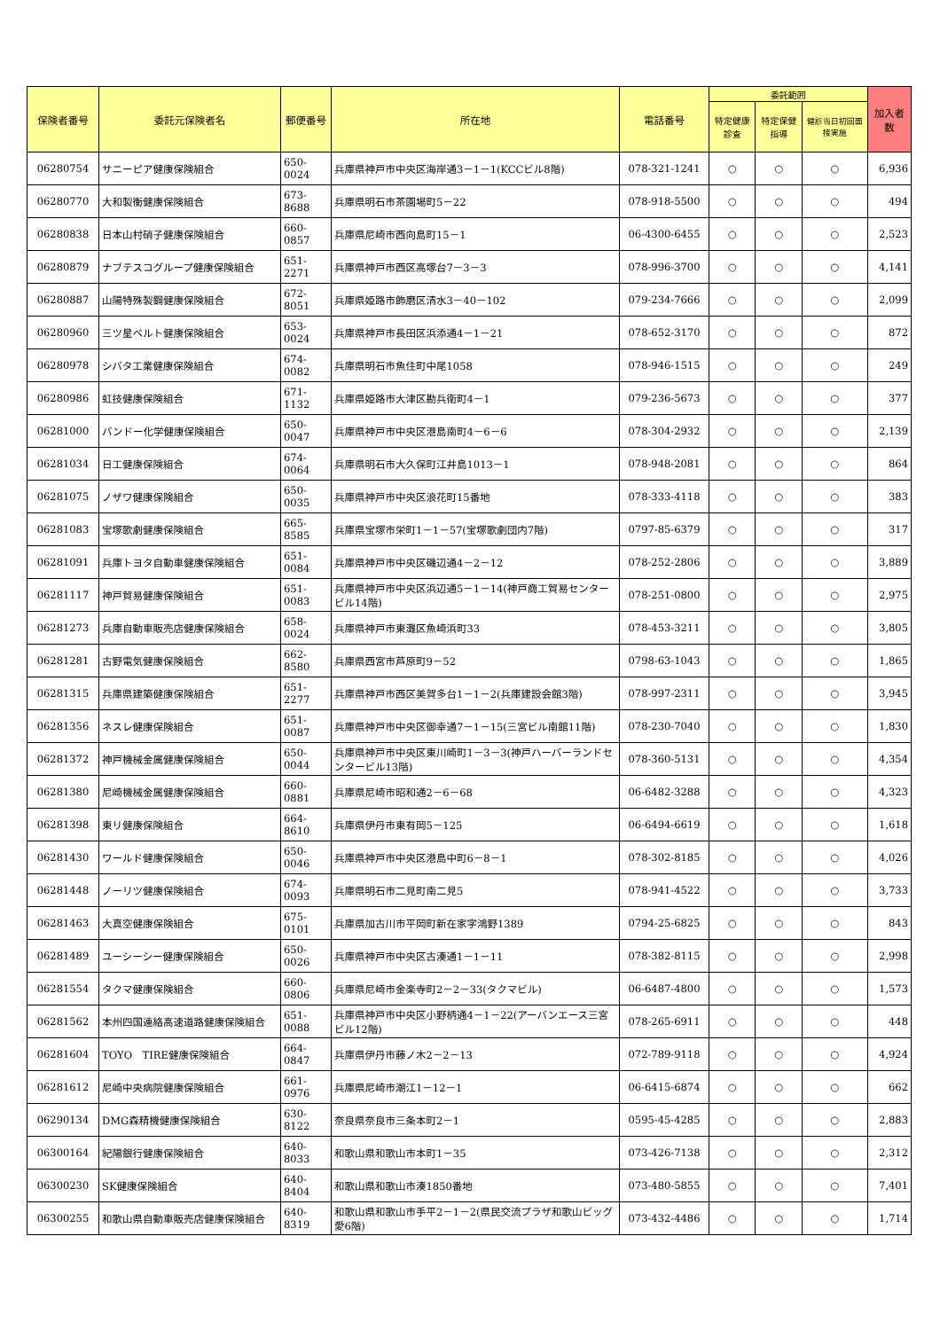| 保険者番号 | 委託元保険者名 | 郵便番号 | 所在地 | 電話番号 | 委託範囲 | | | 加入者数 |
| --- | --- | --- | --- | --- | --- | --- | --- | --- |
| | | | | | 特定健康診査 | 特定保健指導 | 健診当日初回面接実施 | |
| 06280754 | サニーピア健康保険組合 | 650-0024 | 兵庫県神戸市中央区海岸通3－1－1(KCCビル8階) | 078-321-1241 | ○ | ○ | ○ | 6,936 |
| 06280770 | 大和製衡健康保険組合 | 673-8688 | 兵庫県明石市茶園場町5－22 | 078-918-5500 | ○ | ○ | ○ | 494 |
| 06280838 | 日本山村硝子健康保険組合 | 660-0857 | 兵庫県尼崎市西向島町15－1 | 06-4300-6455 | ○ | ○ | ○ | 2,523 |
| 06280879 | ナブテスコグループ健康保険組合 | 651-2271 | 兵庫県神戸市西区高塚台7－3－3 | 078-996-3700 | ○ | ○ | ○ | 4,141 |
| 06280887 | 山陽特殊製鋼健康保険組合 | 672-8051 | 兵庫県姫路市飾磨区清水3－40－102 | 079-234-7666 | ○ | ○ | ○ | 2,099 |
| 06280960 | 三ツ星ベルト健康保険組合 | 653-0024 | 兵庫県神戸市長田区浜添通4－1－21 | 078-652-3170 | ○ | ○ | ○ | 872 |
| 06280978 | シバタ工業健康保険組合 | 674-0082 | 兵庫県明石市魚住町中尾1058 | 078-946-1515 | ○ | ○ | ○ | 249 |
| 06280986 | 虹技健康保険組合 | 671-1132 | 兵庫県姫路市大津区勘兵衛町4－1 | 079-236-5673 | ○ | ○ | ○ | 377 |
| 06281000 | バンドー化学健康保険組合 | 650-0047 | 兵庫県神戸市中央区港島南町4－6－6 | 078-304-2932 | ○ | ○ | ○ | 2,139 |
| 06281034 | 日工健康保険組合 | 674-0064 | 兵庫県明石市大久保町江井島1013－1 | 078-948-2081 | ○ | ○ | ○ | 864 |
| 06281075 | ノザワ健康保険組合 | 650-0035 | 兵庫県神戸市中央区浪花町15番地 | 078-333-4118 | ○ | ○ | ○ | 383 |
| 06281083 | 宝塚歌劇健康保険組合 | 665-8585 | 兵庫県宝塚市栄町1－1－57(宝塚歌劇団内7階) | 0797-85-6379 | ○ | ○ | ○ | 317 |
| 06281091 | 兵庫トヨタ自動車健康保険組合 | 651-0084 | 兵庫県神戸市中央区磯辺通4－2－12 | 078-252-2806 | ○ | ○ | ○ | 3,889 |
| 06281117 | 神戸貿易健康保険組合 | 651-0083 | 兵庫県神戸市中央区浜辺通5－1－14(神戸商工貿易センタービル14階) | 078-251-0800 | ○ | ○ | ○ | 2,975 |
| 06281273 | 兵庫自動車販売店健康保険組合 | 658-0024 | 兵庫県神戸市東灘区魚崎浜町33 | 078-453-3211 | ○ | ○ | ○ | 3,805 |
| 06281281 | 古野電気健康保険組合 | 662-8580 | 兵庫県西宮市芦原町9－52 | 0798-63-1043 | ○ | ○ | ○ | 1,865 |
| 06281315 | 兵庫県建築健康保険組合 | 651-2277 | 兵庫県神戸市西区美賀多台1－1－2(兵庫建設会館3階) | 078-997-2311 | ○ | ○ | ○ | 3,945 |
| 06281356 | ネスレ健康保険組合 | 651-0087 | 兵庫県神戸市中央区御幸通7－1－15(三宮ビル南館11階) | 078-230-7040 | ○ | ○ | ○ | 1,830 |
| 06281372 | 神戸機械金属健康保険組合 | 650-0044 | 兵庫県神戸市中央区東川崎町1－3－3(神戸ハーバーランドセンタービル13階) | 078-360-5131 | ○ | ○ | ○ | 4,354 |
| 06281380 | 尼崎機械金属健康保険組合 | 660-0881 | 兵庫県尼崎市昭和通2－6－68 | 06-6482-3288 | ○ | ○ | ○ | 4,323 |
| 06281398 | 東リ健康保険組合 | 664-8610 | 兵庫県伊丹市東有岡5－125 | 06-6494-6619 | ○ | ○ | ○ | 1,618 |
| 06281430 | ワールド健康保険組合 | 650-0046 | 兵庫県神戸市中央区港島中町6－8－1 | 078-302-8185 | ○ | ○ | ○ | 4,026 |
| 06281448 | ノーリツ健康保険組合 | 674-0093 | 兵庫県明石市二見町南二見5 | 078-941-4522 | ○ | ○ | ○ | 3,733 |
| 06281463 | 大真空健康保険組合 | 675-0101 | 兵庫県加古川市平岡町新在家字鴻野1389 | 0794-25-6825 | ○ | ○ | ○ | 843 |
| 06281489 | ユーシーシー健康保険組合 | 650-0026 | 兵庫県神戸市中央区古湊通1－1－11 | 078-382-8115 | ○ | ○ | ○ | 2,998 |
| 06281554 | タクマ健康保険組合 | 660-0806 | 兵庫県尼崎市金楽寺町2－2－33(タクマビル) | 06-6487-4800 | ○ | ○ | ○ | 1,573 |
| 06281562 | 本州四国連絡高速道路健康保険組合 | 651-0088 | 兵庫県神戸市中央区小野柄通4－1－22(アーバンエース三宮ビル12階) | 078-265-6911 | ○ | ○ | ○ | 448 |
| 06281604 | TOYO TIRE健康保険組合 | 664-0847 | 兵庫県伊丹市藤ノ木2－2－13 | 072-789-9118 | ○ | ○ | ○ | 4,924 |
| 06281612 | 尼崎中央病院健康保険組合 | 661-0976 | 兵庫県尼崎市潮江1－12－1 | 06-6415-6874 | ○ | ○ | ○ | 662 |
| 06290134 | DMG森精機健康保険組合 | 630-8122 | 奈良県奈良市三条本町2－1 | 0595-45-4285 | ○ | ○ | ○ | 2,883 |
| 06300164 | 紀陽銀行健康保険組合 | 640-8033 | 和歌山県和歌山市本町1－35 | 073-426-7138 | ○ | ○ | ○ | 2,312 |
| 06300230 | SK健康保険組合 | 640-8404 | 和歌山県和歌山市湊1850番地 | 073-480-5855 | ○ | ○ | ○ | 7,401 |
| 06300255 | 和歌山県自動車販売店健康保険組合 | 640-8319 | 和歌山県和歌山市手平2－1－2(県民交流プラザ和歌山ビッグ愛6階) | 073-432-4486 | ○ | ○ | ○ | 1,714 |